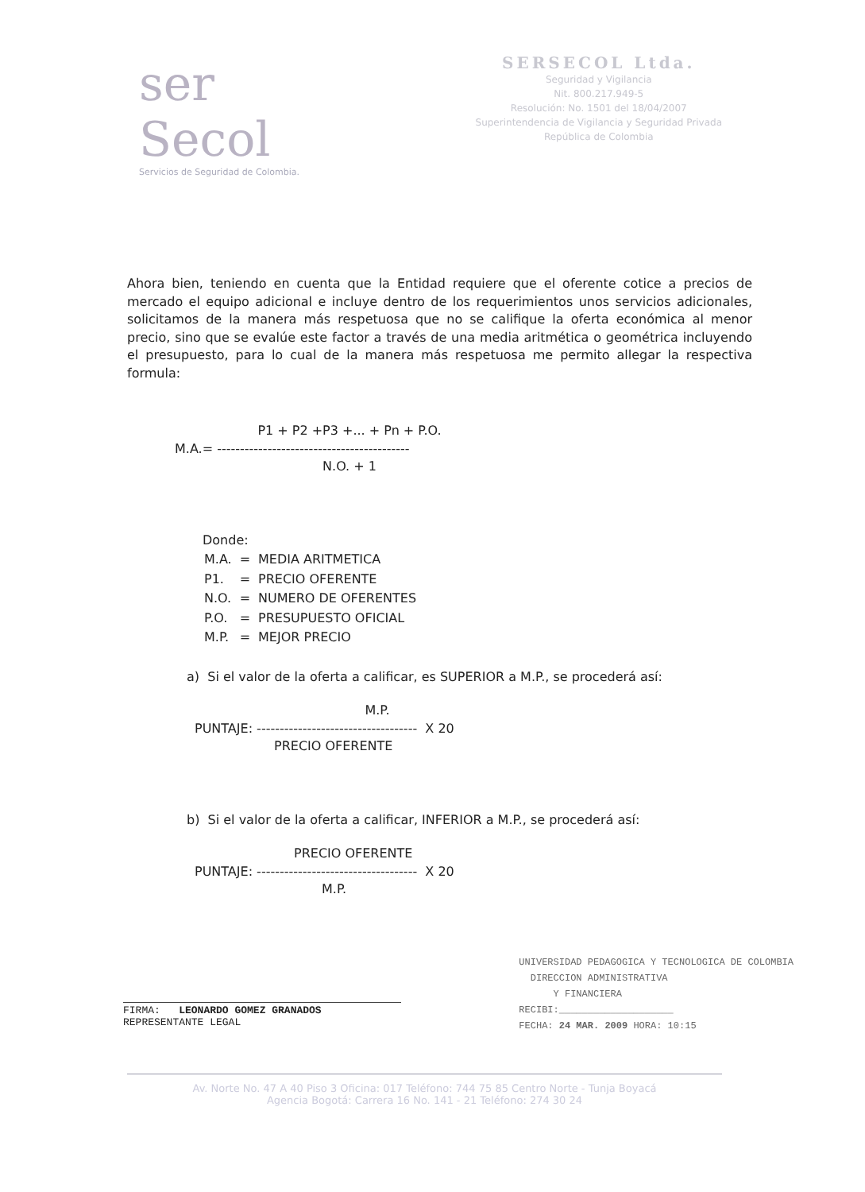ser Secol
Servicios de Seguridad de Colombia.
SERSECOL Ltda.
Seguridad y Vigilancia
Nit. 800.217.949-5
Resolución: No. 1501 del 18/04/2007
Superintendencia de Vigilancia y Seguridad Privada
República de Colombia
Ahora bien, teniendo en cuenta que la Entidad requiere que el oferente cotice a precios de mercado el equipo adicional e incluye dentro de los requerimientos unos servicios adicionales, solicitamos de la manera más respetuosa que no se califique la oferta económica al menor precio, sino que se evalúe este factor a través de una media aritmética o geométrica incluyendo el presupuesto, para lo cual de la manera más respetuosa me permito allegar la respectiva formula:
P1 + P2 +P3 +... + Pn + P.O.
M.A.= ------------------------------------------
N.O. + 1
Donde:
| M.A. | = | MEDIA ARITMETICA |
| P1. | = | PRECIO OFERENTE |
| N.O. | = | NUMERO DE OFERENTES |
| P.O. | = | PRESUPUESTO OFICIAL |
| M.P. | = | MEJOR PRECIO |
a) Si el valor de la oferta a calificar, es SUPERIOR a M.P., se procederá así:
M.P.
PUNTAJE: ----------------------------------- X 20
PRECIO OFERENTE
b) Si el valor de la oferta a calificar, INFERIOR a M.P., se procederá así:
PRECIO OFERENTE
PUNTAJE: ----------------------------------- X 20
M.P.
FIRMA: LEONARDO GOMEZ GRANADOS
REPRESENTANTE LEGAL
UNIVERSIDAD PEDAGOGICA Y TECNOLOGICA DE COLOMBIA
DIRECCION ADMINISTRATIVA
Y FINANCIERA
RECIBI:____________________
FECHA: 24 MAR. 2009 HORA: 10:15
Av. Norte No. 47 A 40 Piso 3 Oficina: 017 Teléfono: 744 75 85 Centro Norte - Tunja Boyacá
Agencia Bogotá: Carrera 16 No. 141 - 21 Teléfono: 274 30 24